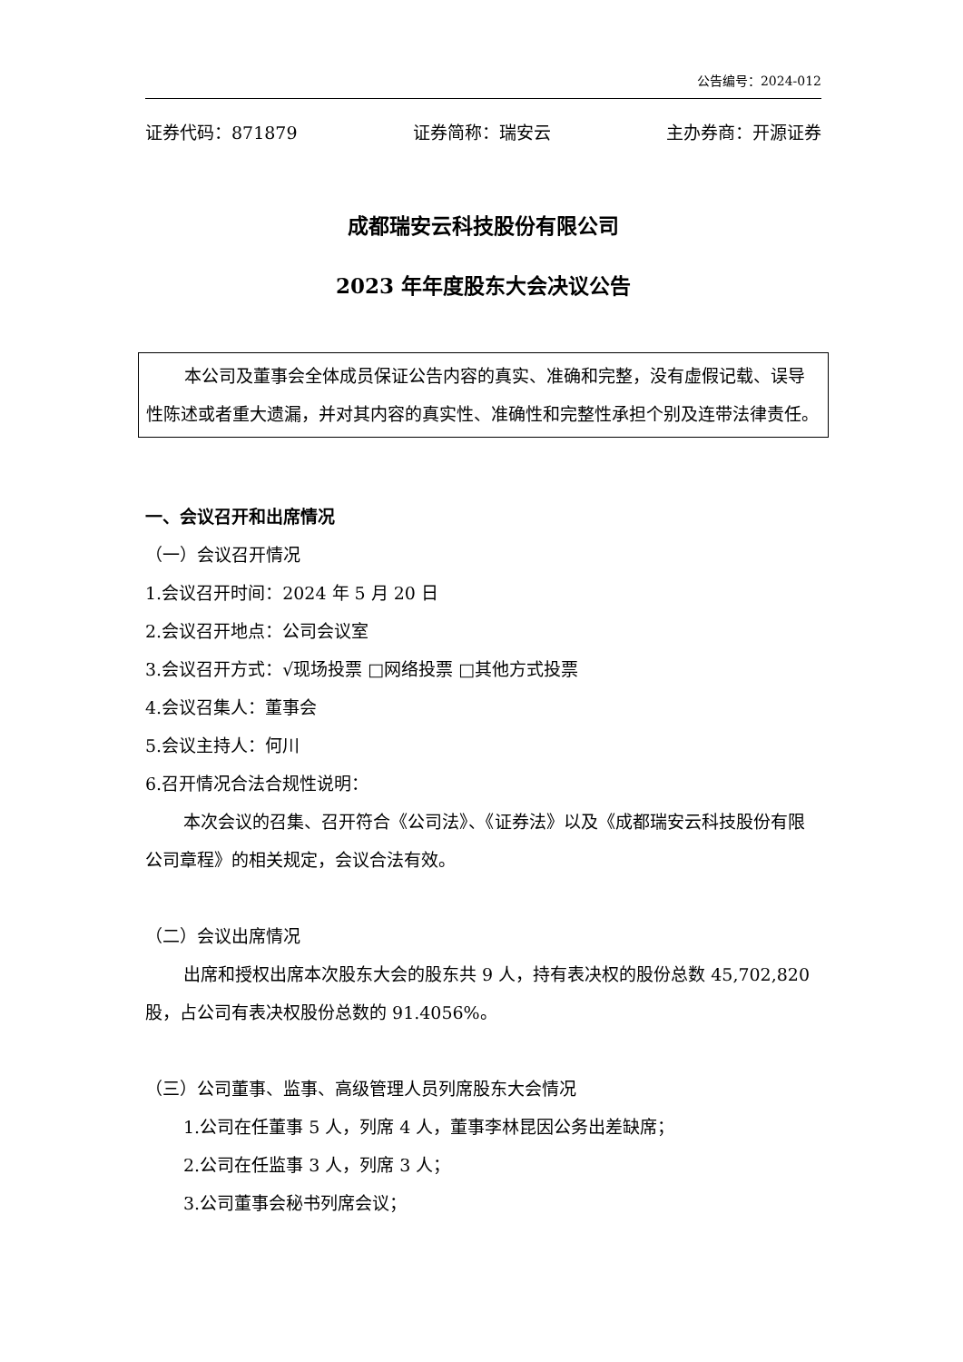公告编号：2024-012
证券代码：871879 证券简称：瑞安云 主办券商：开源证券
成都瑞安云科技股份有限公司
2023 年年度股东大会决议公告
本公司及董事会全体成员保证公告内容的真实、准确和完整，没有虚假记载、误导性陈述或者重大遗漏，并对其内容的真实性、准确性和完整性承担个别及连带法律责任。
一、会议召开和出席情况
（一）会议召开情况
1.会议召开时间：2024 年 5 月 20 日
2.会议召开地点：公司会议室
3.会议召开方式：√现场投票 □网络投票 □其他方式投票
4.会议召集人：董事会
5.会议主持人：何川
6.召开情况合法合规性说明：
本次会议的召集、召开符合《公司法》、《证券法》以及《成都瑞安云科技股份有限公司章程》的相关规定，会议合法有效。
（二）会议出席情况
出席和授权出席本次股东大会的股东共 9 人，持有表决权的股份总数 45,702,820 股，占公司有表决权股份总数的 91.4056%。
（三）公司董事、监事、高级管理人员列席股东大会情况
1.公司在任董事 5 人，列席 4 人，董事李林昆因公务出差缺席；
2.公司在任监事 3 人，列席 3 人；
3.公司董事会秘书列席会议；